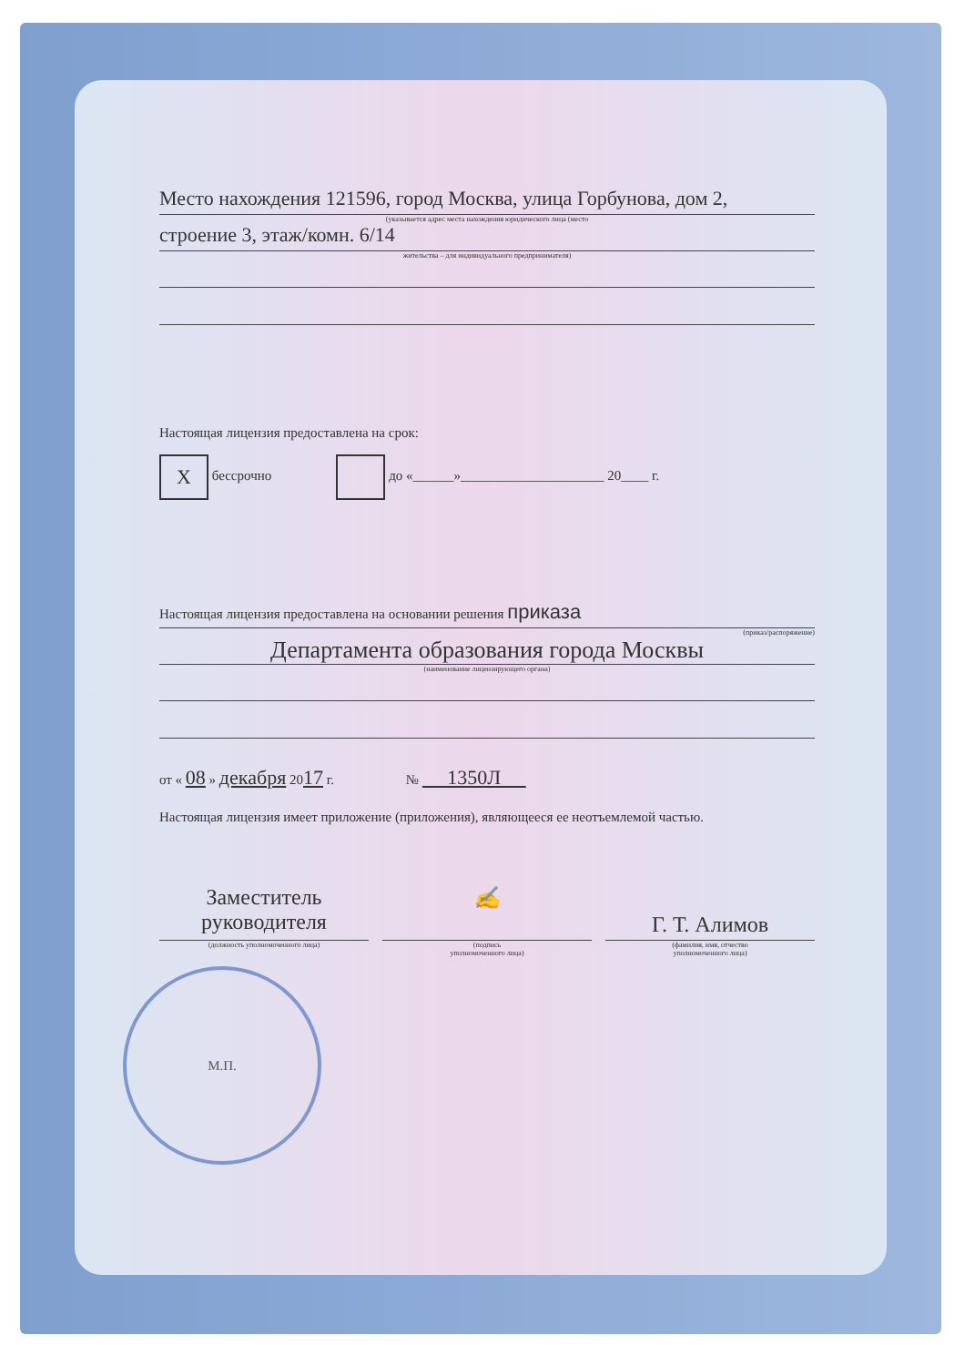Место нахождения 121596, город Москва, улица Горбунова, дом 2,
(указывается адрес места нахождения юридического лица (место
строение 3, этаж/комн. 6/14
жительства – для индивидуального предпринимателя)
Настоящая лицензия предоставлена на срок:
X бессрочно до «______»_____________________ 20____ г.
Настоящая лицензия предоставлена на основании решения приказа
(приказ/распоряжение)
Департамента образования города Москвы
(наименование лицензирующего органа)
от « 08 » декабря 2017 г. № 1350Л
Настоящая лицензия имеет приложение (приложения), являющееся ее неотъемлемой частью.
Заместитель
руководителя
(должность уполномоченного лица)
✍
(подпись
уполномоченного лица)
Г. Т. Алимов
(фамилия, имя, отчество
уполномоченного лица)
М.П.